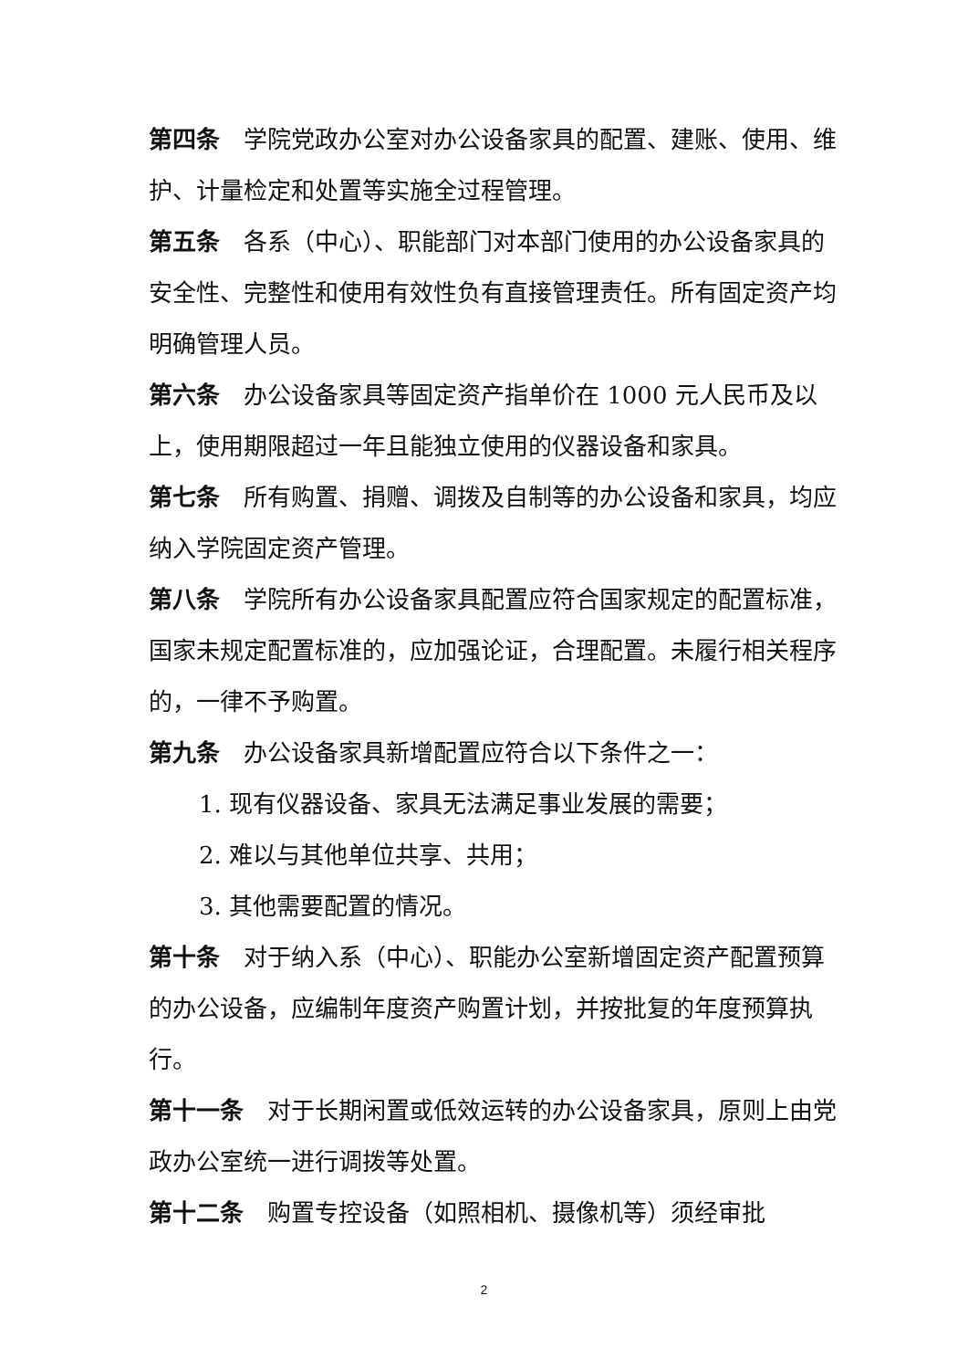第四条 学院党政办公室对办公设备家具的配置、建账、使用、维护、计量检定和处置等实施全过程管理。
第五条 各系（中心）、职能部门对本部门使用的办公设备家具的安全性、完整性和使用有效性负有直接管理责任。所有固定资产均明确管理人员。
第六条 办公设备家具等固定资产指单价在 1000 元人民币及以上，使用期限超过一年且能独立使用的仪器设备和家具。
第七条 所有购置、捐赠、调拨及自制等的办公设备和家具，均应纳入学院固定资产管理。
第八条 学院所有办公设备家具配置应符合国家规定的配置标准，国家未规定配置标准的，应加强论证，合理配置。未履行相关程序的，一律不予购置。
第九条 办公设备家具新增配置应符合以下条件之一：
1. 现有仪器设备、家具无法满足事业发展的需要；
2. 难以与其他单位共享、共用；
3. 其他需要配置的情况。
第十条 对于纳入系（中心）、职能办公室新增固定资产配置预算的办公设备，应编制年度资产购置计划，并按批复的年度预算执行。
第十一条 对于长期闲置或低效运转的办公设备家具，原则上由党政办公室统一进行调拨等处置。
第十二条 购置专控设备（如照相机、摄像机等）须经审批
2